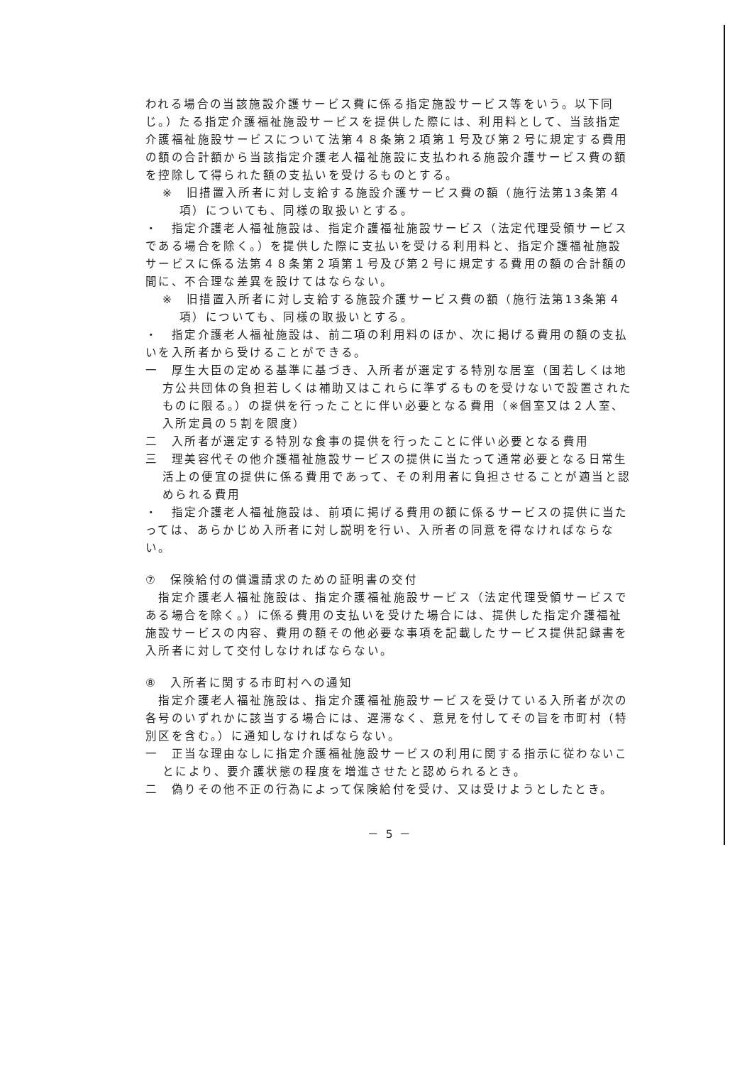われる場合の当該施設介護サービス費に係る指定施設サービス等をいう。以下同じ。）たる指定介護福祉施設サービスを提供した際には、利用料として、当該指定介護福祉施設サービスについて法第４８条第２項第１号及び第２号に規定する費用の額の合計額から当該指定介護老人福祉施設に支払われる施設介護サービス費の額を控除して得られた額の支払いを受けるものとする。
※　旧措置入所者に対し支給する施設介護サービス費の額（施行法第13条第４項）についても、同様の取扱いとする。
・　指定介護老人福祉施設は、指定介護福祉施設サービス（法定代理受領サービスである場合を除く。）を提供した際に支払いを受ける利用料と、指定介護福祉施設サービスに係る法第４８条第２項第１号及び第２号に規定する費用の額の合計額の間に、不合理な差異を設けてはならない。
※　旧措置入所者に対し支給する施設介護サービス費の額（施行法第13条第４項）についても、同様の取扱いとする。
・　指定介護老人福祉施設は、前二項の利用料のほか、次に掲げる費用の額の支払いを入所者から受けることができる。
一　厚生大臣の定める基準に基づき、入所者が選定する特別な居室（国若しくは地方公共団体の負担若しくは補助又はこれらに準ずるものを受けないで設置されたものに限る。）の提供を行ったことに伴い必要となる費用（※個室又は２人室、入所定員の５割を限度）
二　入所者が選定する特別な食事の提供を行ったことに伴い必要となる費用
三　理美容代その他介護福祉施設サービスの提供に当たって通常必要となる日常生活上の便宜の提供に係る費用であって、その利用者に負担させることが適当と認められる費用
・　指定介護老人福祉施設は、前項に掲げる費用の額に係るサービスの提供に当たっては、あらかじめ入所者に対し説明を行い、入所者の同意を得なければならない。
⑦　保険給付の償還請求のための証明書の交付
　指定介護老人福祉施設は、指定介護福祉施設サービス（法定代理受領サービスである場合を除く。）に係る費用の支払いを受けた場合には、提供した指定介護福祉施設サービスの内容、費用の額その他必要な事項を記載したサービス提供記録書を入所者に対して交付しなければならない。
⑧　入所者に関する市町村への通知
　指定介護老人福祉施設は、指定介護福祉施設サービスを受けている入所者が次の各号のいずれかに該当する場合には、遅滞なく、意見を付してその旨を市町村（特別区を含む。）に通知しなければならない。
一　正当な理由なしに指定介護福祉施設サービスの利用に関する指示に従わないことにより、要介護状態の程度を増進させたと認められるとき。
二　偽りその他不正の行為によって保険給付を受け、又は受けようとしたとき。
－ 5 －